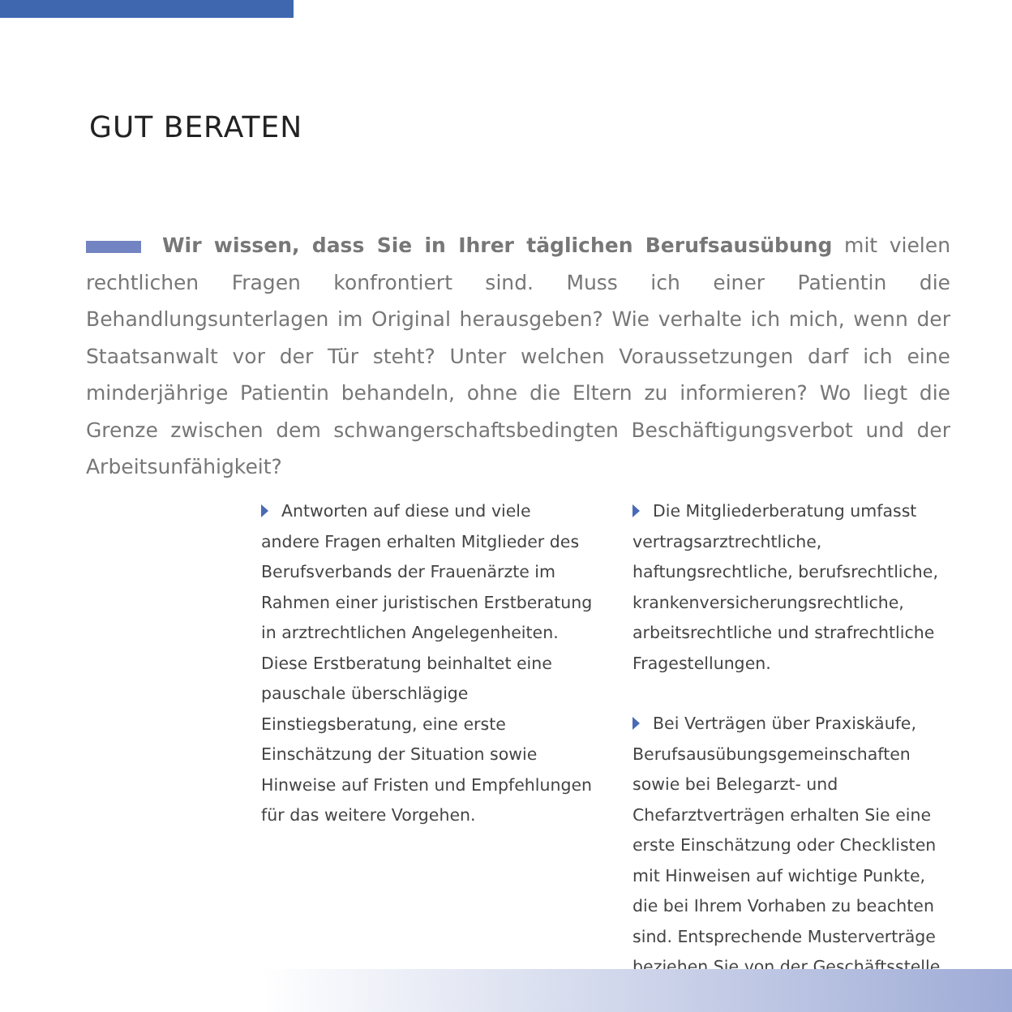GUT BERATEN
Wir wissen, dass Sie in Ihrer täglichen Berufsausübung mit vielen rechtlichen Fragen konfrontiert sind. Muss ich einer Patientin die Behandlungsunterlagen im Original herausgeben? Wie verhalte ich mich, wenn der Staatsanwalt vor der Tür steht? Unter welchen Voraussetzungen darf ich eine minderjährige Patientin behandeln, ohne die Eltern zu informieren? Wo liegt die Grenze zwischen dem schwangerschaftsbedingten Beschäftigungsverbot und der Arbeitsunfähigkeit?
Antworten auf diese und viele andere Fragen erhalten Mitglieder des Berufsverbands der Frauenärzte im Rahmen einer juristischen Erstberatung in arztrechtlichen Angelegenheiten. Diese Erstberatung beinhaltet eine pauschale überschlägige Einstiegsberatung, eine erste Einschätzung der Situation sowie Hinweise auf Fristen und Empfehlungen für das weitere Vorgehen.
Die Mitgliederberatung umfasst vertragsarztrechtliche, haftungsrechtliche, berufsrechtliche, krankenversicherungsrechtliche, arbeitsrechtliche und strafrechtliche Fragestellungen.
Bei Verträgen über Praxiskäufe, Berufsausübungsgemeinschaften sowie bei Belegarzt- und Chefarztverträgen erhalten Sie eine erste Einschätzung oder Checklisten mit Hinweisen auf wichtige Punkte, die bei Ihrem Vorhaben zu beachten sind. Entsprechende Musterverträge beziehen Sie von der Geschäftsstelle.